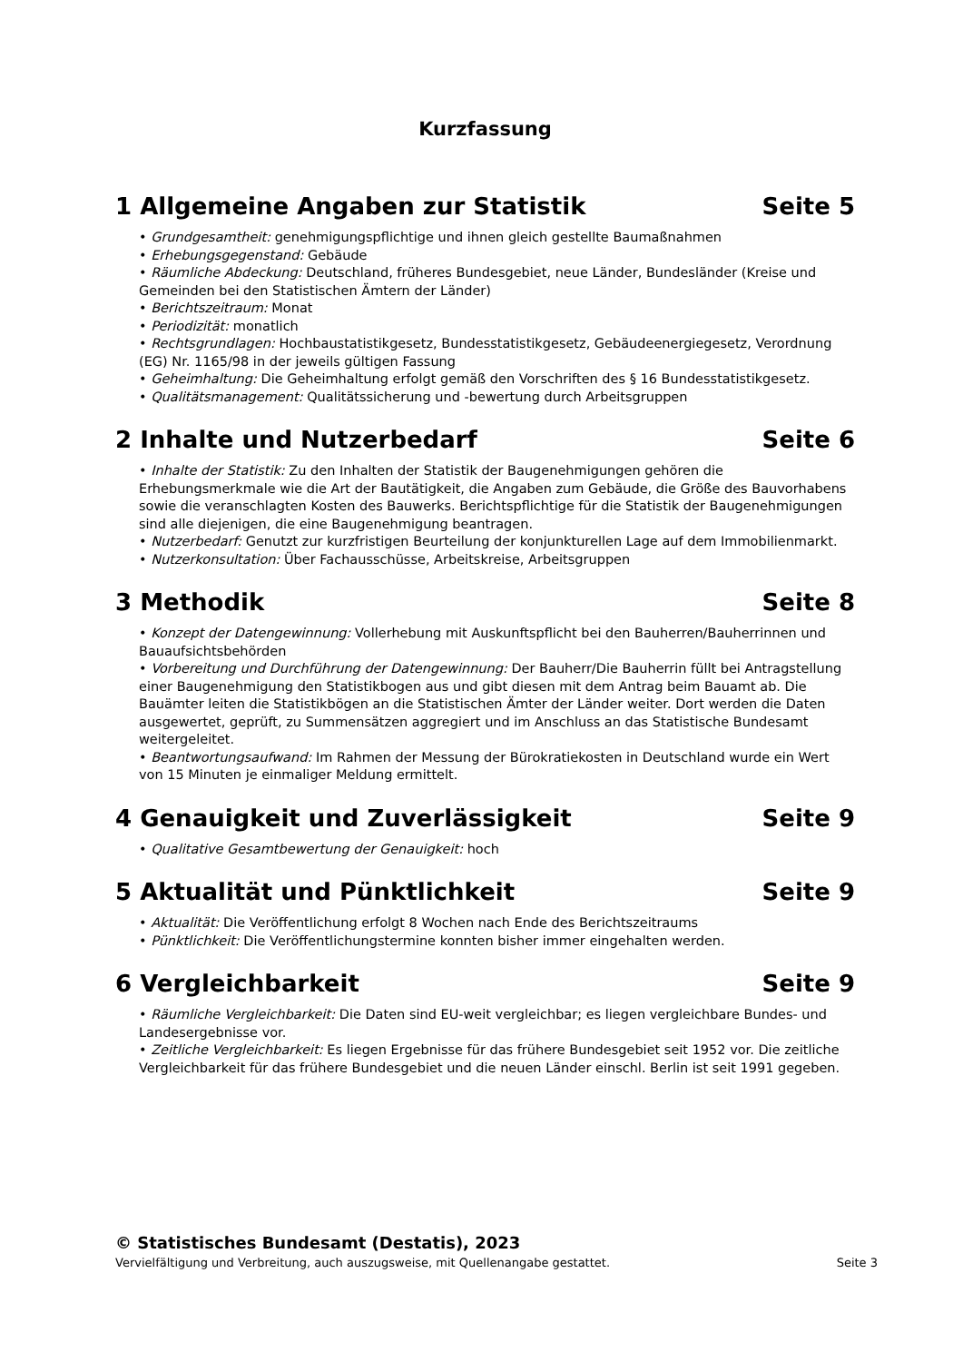Kurzfassung
1 Allgemeine Angaben zur Statistik Seite 5
• Grundgesamtheit: genehmigungspflichtige und ihnen gleich gestellte Baumaßnahmen
• Erhebungsgegenstand: Gebäude
• Räumliche Abdeckung: Deutschland, früheres Bundesgebiet, neue Länder, Bundesländer (Kreise und Gemeinden bei den Statistischen Ämtern der Länder)
• Berichtszeitraum: Monat
• Periodizität: monatlich
• Rechtsgrundlagen: Hochbaustatistikgesetz, Bundesstatistikgesetz, Gebäudeenergiegesetz, Verordnung (EG) Nr. 1165/98 in der jeweils gültigen Fassung
• Geheimhaltung: Die Geheimhaltung erfolgt gemäß den Vorschriften des § 16 Bundesstatistikgesetz.
• Qualitätsmanagement: Qualitätssicherung und -bewertung durch Arbeitsgruppen
2 Inhalte und Nutzerbedarf Seite 6
• Inhalte der Statistik: Zu den Inhalten der Statistik der Baugenehmigungen gehören die Erhebungsmerkmale wie die Art der Bautätigkeit, die Angaben zum Gebäude, die Größe des Bauvorhabens sowie die veranschlagten Kosten des Bauwerks. Berichtspflichtige für die Statistik der Baugenehmigungen sind alle diejenigen, die eine Baugenehmigung beantragen.
• Nutzerbedarf: Genutzt zur kurzfristigen Beurteilung der konjunkturellen Lage auf dem Immobilienmarkt.
• Nutzerkonsultation: Über Fachausschüsse, Arbeitskreise, Arbeitsgruppen
3 Methodik Seite 8
• Konzept der Datengewinnung: Vollerhebung mit Auskunftspflicht bei den Bauherren/Bauherrinnen und Bauaufsichtsbehörden
• Vorbereitung und Durchführung der Datengewinnung: Der Bauherr/Die Bauherrin füllt bei Antragstellung einer Baugenehmigung den Statistikbogen aus und gibt diesen mit dem Antrag beim Bauamt ab. Die Bauämter leiten die Statistikbögen an die Statistischen Ämter der Länder weiter. Dort werden die Daten ausgewertet, geprüft, zu Summensätzen aggregiert und im Anschluss an das Statistische Bundesamt weitergeleitet.
• Beantwortungsaufwand: Im Rahmen der Messung der Bürokratiekosten in Deutschland wurde ein Wert von 15 Minuten je einmaliger Meldung ermittelt.
4 Genauigkeit und Zuverlässigkeit Seite 9
• Qualitative Gesamtbewertung der Genauigkeit: hoch
5 Aktualität und Pünktlichkeit Seite 9
• Aktualität: Die Veröffentlichung erfolgt 8 Wochen nach Ende des Berichtszeitraums
• Pünktlichkeit: Die Veröffentlichungstermine konnten bisher immer eingehalten werden.
6 Vergleichbarkeit Seite 9
• Räumliche Vergleichbarkeit: Die Daten sind EU-weit vergleichbar; es liegen vergleichbare Bundes- und Landesergebnisse vor.
• Zeitliche Vergleichbarkeit: Es liegen Ergebnisse für das frühere Bundesgebiet seit 1952 vor. Die zeitliche Vergleichbarkeit für das frühere Bundesgebiet und die neuen Länder einschl. Berlin ist seit 1991 gegeben.
© Statistisches Bundesamt (Destatis), 2023
Vervielfältigung und Verbreitung, auch auszugsweise, mit Quellenangabe gestattet. Seite 3